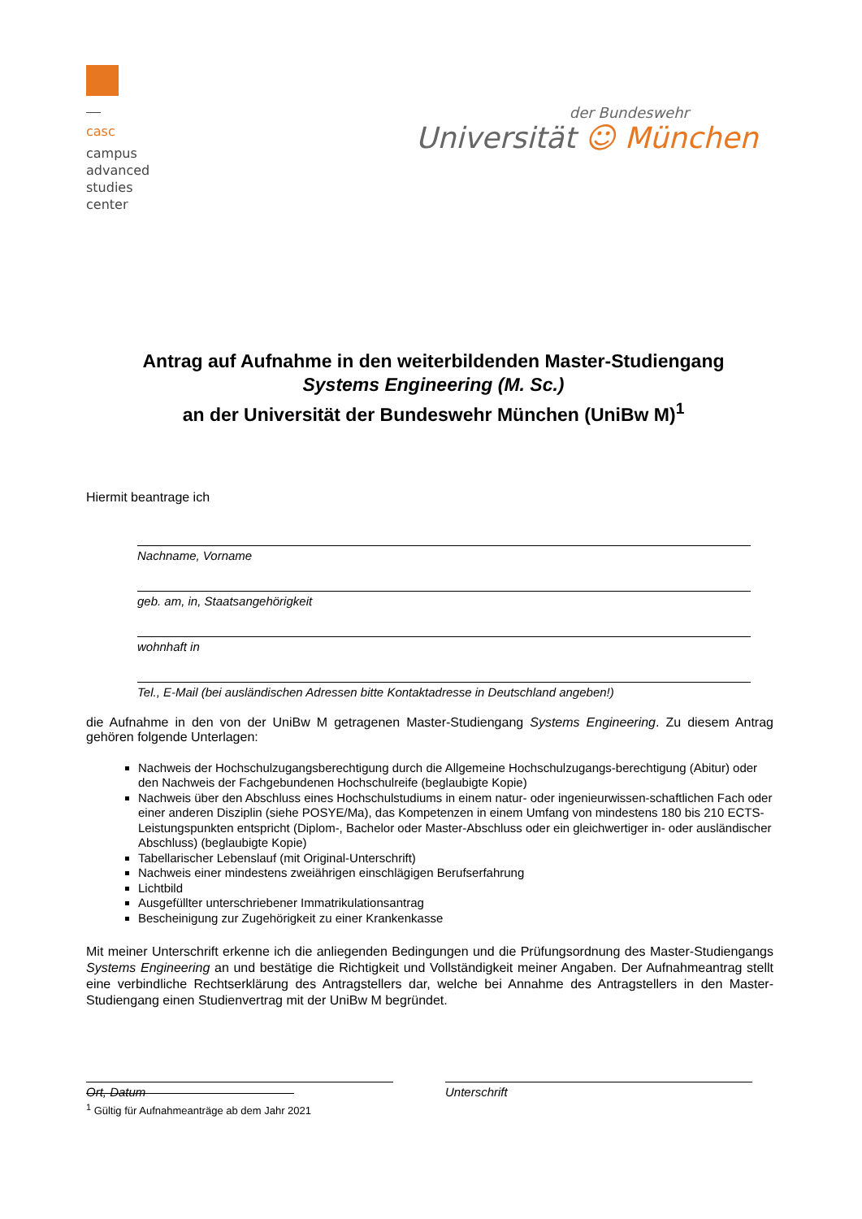casc
campus advanced studies center
der Bundeswehr
Universität ☺ München
Antrag auf Aufnahme in den weiterbildenden Master-Studiengang
Systems Engineering (M. Sc.)
an der Universität der Bundeswehr München (UniBw M)<sup>1</sup>
Hiermit beantrage ich
Nachname, Vorname
geb. am, in, Staatsangehörigkeit
wohnhaft in
Tel., E-Mail (bei ausländischen Adressen bitte Kontaktadresse in Deutschland angeben!)
die Aufnahme in den von der UniBw M getragenen Master-Studiengang Systems Engineering. Zu diesem Antrag gehören folgende Unterlagen:
Nachweis der Hochschulzugangsberechtigung durch die Allgemeine Hochschulzugangs-berechtigung (Abitur) oder den Nachweis der Fachgebundenen Hochschulreife (beglaubigte Kopie)
Nachweis über den Abschluss eines Hochschulstudiums in einem natur- oder ingenieurwissen-schaftlichen Fach oder einer anderen Disziplin (siehe POSYE/Ma), das Kompetenzen in einem Umfang von mindestens 180 bis 210 ECTS- Leistungspunkten entspricht (Diplom-, Bachelor oder Master-Abschluss oder ein gleichwertiger in- oder ausländischer Abschluss) (beglaubigte Kopie)
Tabellarischer Lebenslauf (mit Original-Unterschrift)
Nachweis einer mindestens zweiährigen einschlägigen Berufserfahrung
Lichtbild
Ausgefüllter unterschriebener Immatrikulationsantrag
Bescheinigung zur Zugehörigkeit zu einer Krankenkasse
Mit meiner Unterschrift erkenne ich die anliegenden Bedingungen und die Prüfungsordnung des Master-Studiengangs Systems Engineering an und bestätige die Richtigkeit und Vollständigkeit meiner Angaben. Der Aufnahmeantrag stellt eine verbindliche Rechtserklärung des Antragstellers dar, welche bei Annahme des Antragstellers in den Master-Studiengang einen Studienvertrag mit der UniBw M begründet.
Ort, Datum Unterschrift
<sup>1</sup> Gültig für Aufnahmeanträge ab dem Jahr 2021